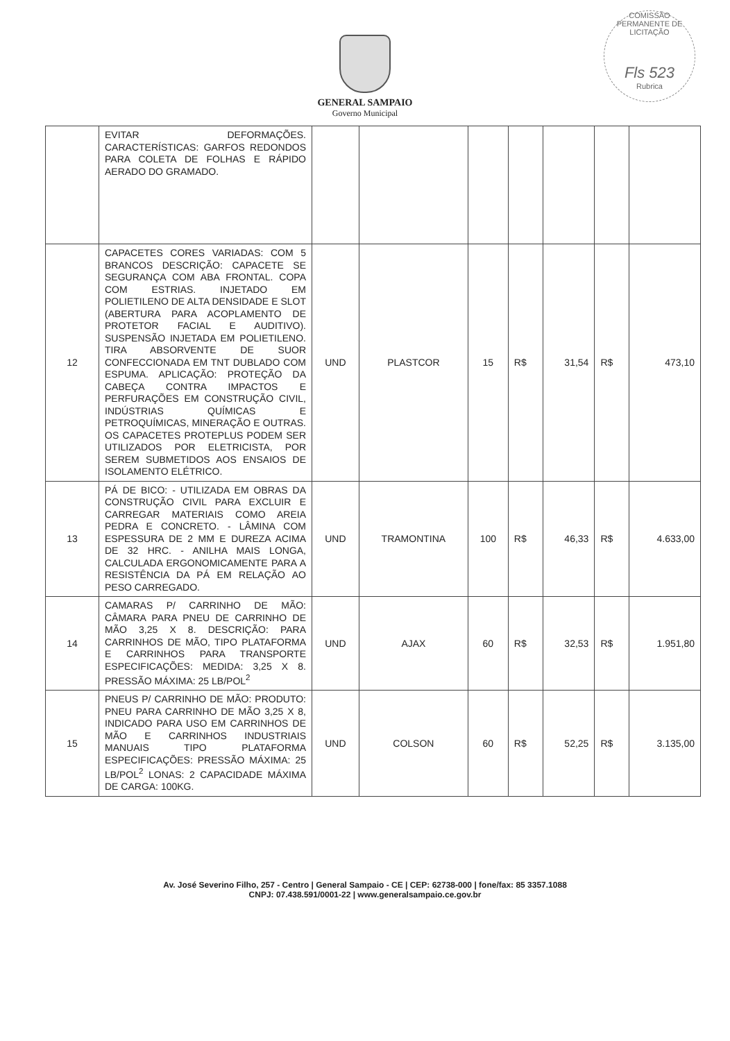COMISSÃO PERMANENTE DE LICITAÇÃO
Fls 523
Rubrica
GENERAL SAMPAIO
Governo Municipal
| | EVITAR DEFORMAÇÕES. CARACTERÍSTICAS: GARFOS REDONDOS PARA COLETA DE FOLHAS E RÁPIDO AERADO DO GRAMADO. | | | | | | | |
| 12 | CAPACETES CORES VARIADAS: COM 5 BRANCOS DESCRIÇÃO: CAPACETE SE SEGURANÇA COM ABA FRONTAL. COPA COM ESTRIAS. INJETADO EM POLIETILENO DE ALTA DENSIDADE E SLOT (ABERTURA PARA ACOPLAMENTO DE PROTETOR FACIAL E AUDITIVO). SUSPENSÃO INJETADA EM POLIETILENO. TIRA ABSORVENTE DE SUOR CONFECCIONADA EM TNT DUBLADO COM ESPUMA. APLICAÇÃO: PROTEÇÃO DA CABEÇA CONTRA IMPACTOS E PERFURAÇÕES EM CONSTRUÇÃO CIVIL, INDÚSTRIAS QUÍMICAS E PETROQUÍMICAS, MINERAÇÃO E OUTRAS. OS CAPACETES PROTEPLUS PODEM SER UTILIZADOS POR ELETRICISTA, POR SEREM SUBMETIDOS AOS ENSAIOS DE ISOLAMENTO ELÉTRICO. | UND | PLASTCOR | 15 | R$ | 31,54 | R$ | 473,10 |
| 13 | PÁ DE BICO: - UTILIZADA EM OBRAS DA CONSTRUÇÃO CIVIL PARA EXCLUIR E CARREGAR MATERIAIS COMO AREIA PEDRA E CONCRETO. - LÂMINA COM ESPESSURA DE 2 MM E DUREZA ACIMA DE 32 HRC. - ANILHA MAIS LONGA, CALCULADA ERGONOMICAMENTE PARA A RESISTÊNCIA DA PÁ EM RELAÇÃO AO PESO CARREGADO. | UND | TRAMONTINA | 100 | R$ | 46,33 | R$ | 4.633,00 |
| 14 | CAMARAS P/ CARRINHO DE MÃO: CÂMARA PARA PNEU DE CARRINHO DE MÃO 3,25 X 8. DESCRIÇÃO: PARA CARRINHOS DE MÃO, TIPO PLATAFORMA E CARRINHOS PARA TRANSPORTE ESPECIFICAÇÕES: MEDIDA: 3,25 X 8. PRESSÃO MÁXIMA: 25 LB/POL<sup>2</sup> | UND | AJAX | 60 | R$ | 32,53 | R$ | 1.951,80 |
| 15 | PNEUS P/ CARRINHO DE MÃO: PRODUTO: PNEU PARA CARRINHO DE MÃO 3,25 X 8, INDICADO PARA USO EM CARRINHOS DE MÃO E CARRINHOS INDUSTRIAIS MANUAIS TIPO PLATAFORMA ESPECIFICAÇÕES: PRESSÃO MÁXIMA: 25 LB/POL<sup>2</sup> LONAS: 2 CAPACIDADE MÁXIMA DE CARGA: 100KG. | UND | COLSON | 60 | R$ | 52,25 | R$ | 3.135,00 |
Av. José Severino Filho, 257 - Centro | General Sampaio - CE | CEP: 62738-000 | fone/fax: 85 3357.1088
CNPJ: 07.438.591/0001-22 | www.generalsampaio.ce.gov.br